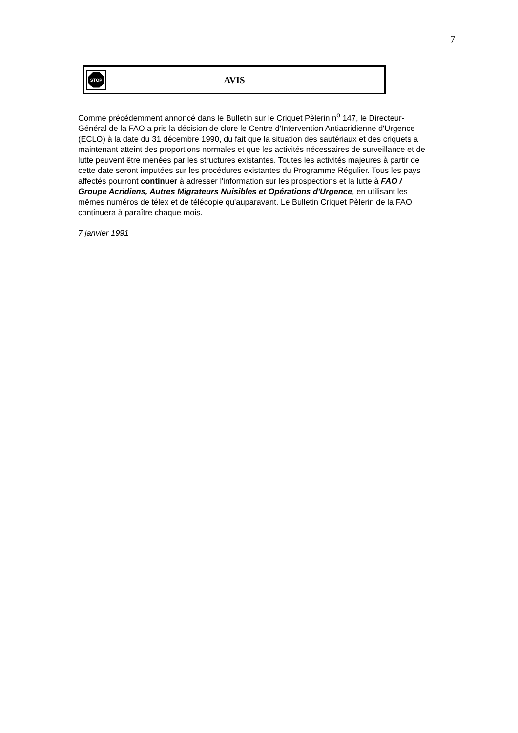7
STOP
AVIS
Comme précédemment annoncé dans le Bulletin sur le Criquet Pèlerin n<sup>o</sup> 147, le Directeur-Général de la FAO a pris la décision de clore le Centre d'Intervention Antiacridienne d'Urgence (ECLO) à la date du 31 décembre 1990, du fait que la situation des sautériaux et des criquets a maintenant atteint des proportions normales et que les activités nécessaires de surveillance et de lutte peuvent être menées par les structures existantes. Toutes les activités majeures à partir de cette date seront imputées sur les procédures existantes du Programme Régulier. Tous les pays affectés pourront continuer à adresser l'information sur les prospections et la lutte à FAO / Groupe Acridiens, Autres Migrateurs Nuisibles et Opérations d'Urgence, en utilisant les mêmes numéros de télex et de télécopie qu'auparavant. Le Bulletin Criquet Pèlerin de la FAO continuera à paraître chaque mois.
7 janvier 1991